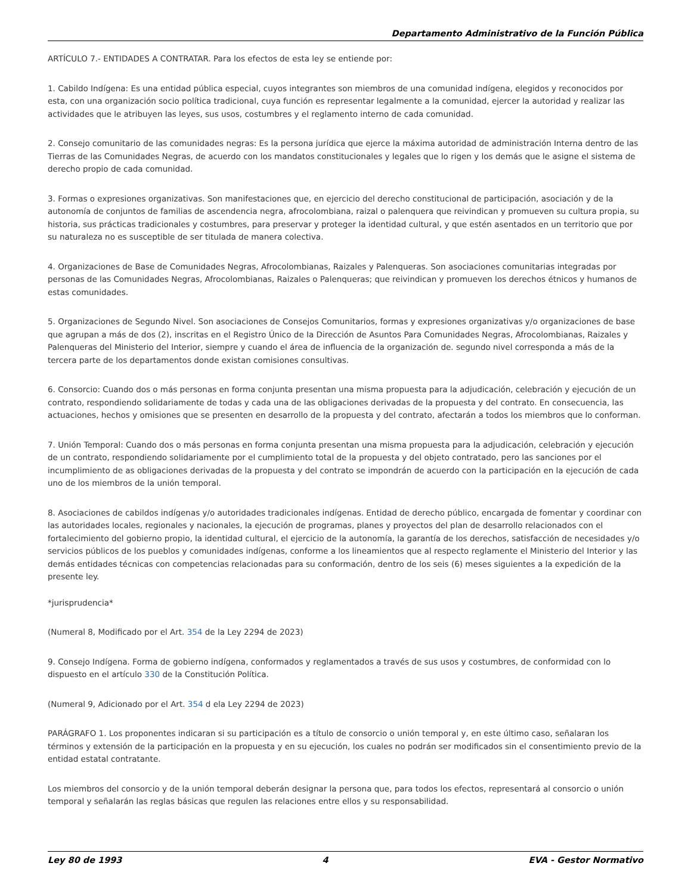Departamento Administrativo de la Función Pública
ARTÍCULO 7.- ENTIDADES A CONTRATAR. Para los efectos de esta ley se entiende por:
1. Cabildo Indígena: Es una entidad pública especial, cuyos integrantes son miembros de una comunidad indígena, elegidos y reconocidos por esta, con una organización socio política tradicional, cuya función es representar legalmente a la comunidad, ejercer la autoridad y realizar las actividades que le atribuyen las leyes, sus usos, costumbres y el reglamento interno de cada comunidad.
2. Consejo comunitario de las comunidades negras: Es la persona jurídica que ejerce la máxima autoridad de administración Interna dentro de las Tierras de las Comunidades Negras, de acuerdo con los mandatos constitucionales y legales que lo rigen y los demás que le asigne el sistema de derecho propio de cada comunidad.
3. Formas o expresiones organizativas. Son manifestaciones que, en ejercicio del derecho constitucional de participación, asociación y de la autonomía de conjuntos de familias de ascendencia negra, afrocolombiana, raizal o palenquera que reivindican y promueven su cultura propia, su historia, sus prácticas tradicionales y costumbres, para preservar y proteger la identidad cultural, y que estén asentados en un territorio que por su naturaleza no es susceptible de ser titulada de manera colectiva.
4. Organizaciones de Base de Comunidades Negras, Afrocolombianas, Raizales y Palenqueras. Son asociaciones comunitarias integradas por personas de las Comunidades Negras, Afrocolombianas, Raizales o Palenqueras; que reivindican y promueven los derechos étnicos y humanos de estas comunidades.
5. Organizaciones de Segundo Nivel. Son asociaciones de Consejos Comunitarios, formas y expresiones organizativas y/o organizaciones de base que agrupan a más de dos (2), inscritas en el Registro Único de Ia Dirección de Asuntos Para Comunidades Negras, Afrocolombianas, Raizales y Palenqueras del Ministerio del Interior, siempre y cuando el área de influencia de la organización de. segundo nivel corresponda a más de la tercera parte de los departamentos donde existan comisiones consultivas.
6. Consorcio: Cuando dos o más personas en forma conjunta presentan una misma propuesta para la adjudicación, celebración y ejecución de un contrato, respondiendo solidariamente de todas y cada una de las obligaciones derivadas de la propuesta y del contrato. En consecuencia, las actuaciones, hechos y omisiones que se presenten en desarrollo de la propuesta y del contrato, afectarán a todos los miembros que lo conforman.
7. Unión Temporal: Cuando dos o más personas en forma conjunta presentan una misma propuesta para la adjudicación, celebración y ejecución de un contrato, respondiendo solidariamente por el cumplimiento total de la propuesta y del objeto contratado, pero las sanciones por el incumplimiento de as obligaciones derivadas de la propuesta y del contrato se impondrán de acuerdo con la participación en la ejecución de cada uno de los miembros de la unión temporal.
8. Asociaciones de cabildos indígenas y/o autoridades tradicionales indígenas. Entidad de derecho público, encargada de fomentar y coordinar con las autoridades locales, regionales y nacionales, la ejecución de programas, planes y proyectos del plan de desarrollo relacionados con el fortalecimiento del gobierno propio, la identidad cultural, el ejercicio de la autonomía, la garantía de los derechos, satisfacción de necesidades y/o servicios públicos de los pueblos y comunidades indígenas, conforme a los lineamientos que al respecto reglamente el Ministerio del Interior y las demás entidades técnicas con competencias relacionadas para su conformación, dentro de los seis (6) meses siguientes a la expedición de la presente ley.
*jurisprudencia*
(Numeral 8, Modificado por el Art. 354 de la Ley 2294 de 2023)
9. Consejo Indígena. Forma de gobierno indígena, conformados y reglamentados a través de sus usos y costumbres, de conformidad con lo dispuesto en el artículo 330 de la Constitución Política.
(Numeral 9, Adicionado por el Art. 354 d ela Ley 2294 de 2023)
PARÁGRAFO 1. Los proponentes indicaran si su participación es a título de consorcio o unión temporal y, en este último caso, señalaran los términos y extensión de la participación en la propuesta y en su ejecución, los cuales no podrán ser modificados sin el consentimiento previo de la entidad estatal contratante.
Los miembros del consorcio y de la unión temporal deberán designar la persona que, para todos los efectos, representará al consorcio o unión temporal y señalarán las reglas básicas que regulen las relaciones entre ellos y su responsabilidad.
Ley 80 de 1993 4 EVA - Gestor Normativo